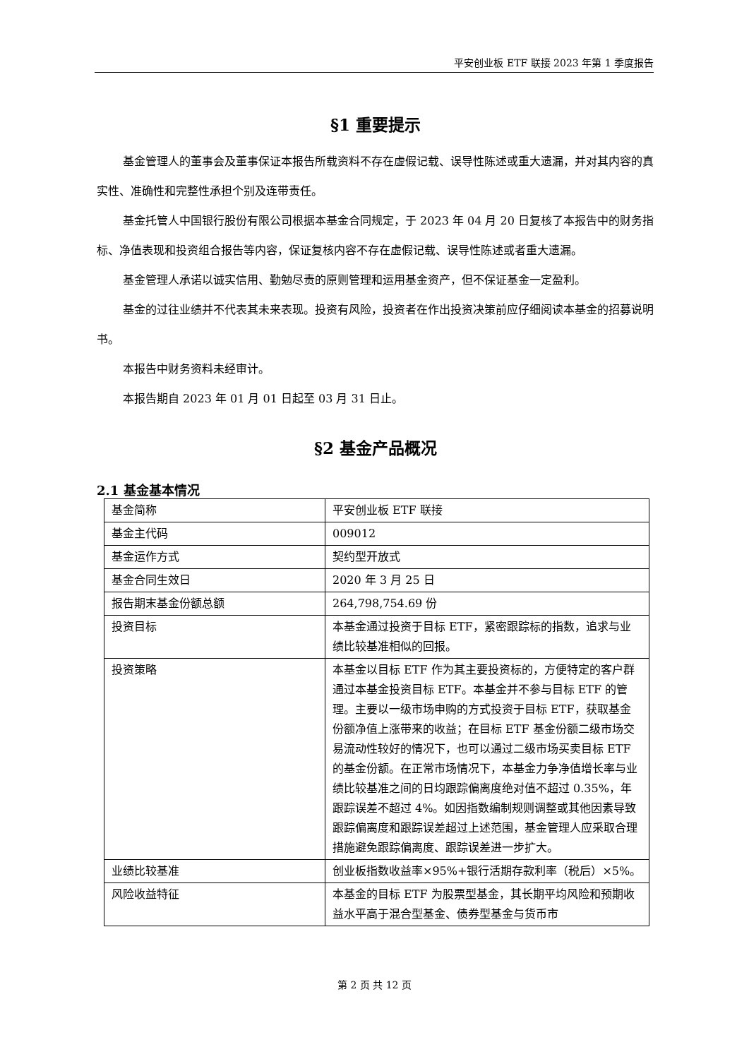平安创业板 ETF 联接 2023 年第 1 季度报告
§1 重要提示
基金管理人的董事会及董事保证本报告所载资料不存在虚假记载、误导性陈述或重大遗漏，并对其内容的真实性、准确性和完整性承担个别及连带责任。
基金托管人中国银行股份有限公司根据本基金合同规定，于 2023 年 04 月 20 日复核了本报告中的财务指标、净值表现和投资组合报告等内容，保证复核内容不存在虚假记载、误导性陈述或者重大遗漏。
基金管理人承诺以诚实信用、勤勉尽责的原则管理和运用基金资产，但不保证基金一定盈利。
基金的过往业绩并不代表其未来表现。投资有风险，投资者在作出投资决策前应仔细阅读本基金的招募说明书。
本报告中财务资料未经审计。
本报告期自 2023 年 01 月 01 日起至 03 月 31 日止。
§2 基金产品概况
2.1 基金基本情况
| 基金简称 | 平安创业板 ETF 联接 |
| 基金主代码 | 009012 |
| 基金运作方式 | 契约型开放式 |
| 基金合同生效日 | 2020 年 3 月 25 日 |
| 报告期末基金份额总额 | 264,798,754.69 份 |
| 投资目标 | 本基金通过投资于目标 ETF，紧密跟踪标的指数，追求与业绩比较基准相似的回报。 |
| 投资策略 | 本基金以目标 ETF 作为其主要投资标的，方便特定的客户群通过本基金投资目标 ETF。本基金并不参与目标 ETF 的管理。主要以一级市场申购的方式投资于目标 ETF，获取基金份额净值上涨带来的收益；在目标 ETF 基金份额二级市场交易流动性较好的情况下，也可以通过二级市场买卖目标 ETF 的基金份额。在正常市场情况下，本基金力争净值增长率与业绩比较基准之间的日均跟踪偏离度绝对值不超过 0.35%，年跟踪误差不超过 4%。如因指数编制规则调整或其他因素导致跟踪偏离度和跟踪误差超过上述范围，基金管理人应采取合理措施避免跟踪偏离度、跟踪误差进一步扩大。 |
| 业绩比较基准 | 创业板指数收益率×95%+银行活期存款利率（税后）×5%。 |
| 风险收益特征 | 本基金的目标 ETF 为股票型基金，其长期平均风险和预期收益水平高于混合型基金、债券型基金与货币市 |
第 2 页 共 12 页